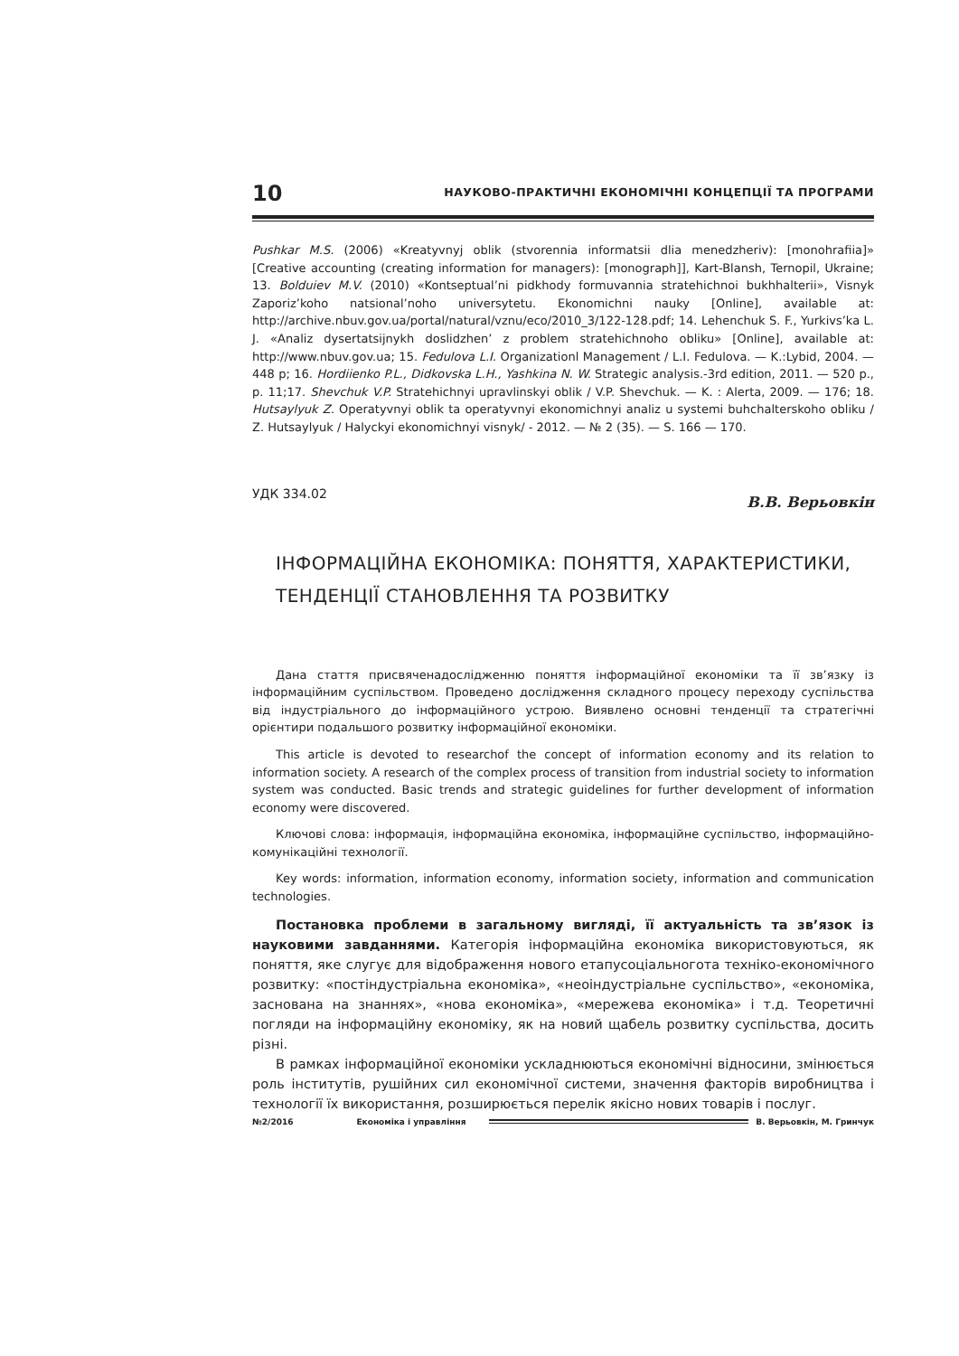10 НАУКОВО-ПРАКТИЧНІ ЕКОНОМІЧНІ КОНЦЕПЦІЇ ТА ПРОГРАМИ
Pushkar M.S. (2006) «Kreatyvnyj oblik (stvorennia informatsii dlia menedzheriv): [monohrafiia]» [Creative accounting (creating information for managers): [monograph]], Kart-Blansh, Ternopil, Ukraine; 13. Bolduiev M.V. (2010) «Kontseptual’ni pidkhody formuvannia stratehichnoi bukhhalterii», Visnyk Zaporiz’koho natsional’noho universytetu. Ekonomichni nauky [Online], available at: http://archive.nbuv.gov.ua/portal/natural/vznu/eco/2010_3/122-128.pdf; 14. Lehenchuk S. F., Yurkivs’ka L. J. «Analiz dysertatsijnykh doslidzhen’ z problem stratehichnoho obliku» [Online], available at: http://www.nbuv.gov.ua; 15. Fedulova L.I. Organizationl Management / L.I. Fedulova. — K.:Lybid, 2004. — 448 p; 16. Hordiienko P.L., Didkovska L.H., Yashkina N. W. Strategic analysis.-3rd edition, 2011. — 520 p., p. 11;17. Shevchuk V.P. Stratehichnyi upravlinskyi oblik / V.P. Shevchuk. — K. : Alerta, 2009. — 176; 18. Hutsaylyuk Z. Operatyvnyi oblik ta operatyvnyi ekonomichnyi analiz u systemi buhchalterskoho obliku / Z. Hutsaylyuk / Halyckyi ekonomichnyi visnyk/ - 2012. — № 2 (35). — S. 166 — 170.
УДК 334.02 В.В. Верьовкін
ІНФОРМАЦІЙНА ЕКОНОМІКА: ПОНЯТТЯ, ХАРАКТЕРИСТИКИ,
ТЕНДЕНЦІЇ СТАНОВЛЕННЯ ТА РОЗВИТКУ
Дана стаття присвяченадослідженню поняття інформаційної економіки та її зв’язку із інформаційним суспільством. Проведено дослідження складного процесу переходу суспільства від індустріального до інформаційного устрою. Виявлено основні тенденції та стратегічні орієнтири подальшого розвитку інформаційної економіки.
This article is devoted to researchof the concept of information economy and its relation to information society. A research of the complex process of transition from industrial society to information system was conducted. Basic trends and strategic guidelines for further development of information economy were discovered.
Ключові слова: інформація, інформаційна економіка, інформаційне суспільство, інформаційно-комунікаційні технології.
Key words: information, information economy, information society, information and communication technologies.
Постановка проблеми в загальному вигляді, її актуальність та зв’язок із науковими завданнями. Категорія інформаційна економіка використовуються, як поняття, яке слугує для відображення нового етапусоціальноготa техніко-економічного розвитку: «постіндустріальна економіка», «неоіндустріальне суспільство», «економіка, заснована на знаннях», «нова економіка», «мережева економіка» і т.д. Теоретичні погляди на інформаційну економіку, як на новий щабель розвитку суспільства, досить різні.
В рамках інформаційної економіки ускладнюються економічні відносини, змінюється роль інститутів, рушійних сил економічної системи, значення факторів виробництва і технології їх використання, розширюється перелік якісно нових товарів і послуг.
№2/2016 Економіка і управління В. Верьовкін, М. Гринчук